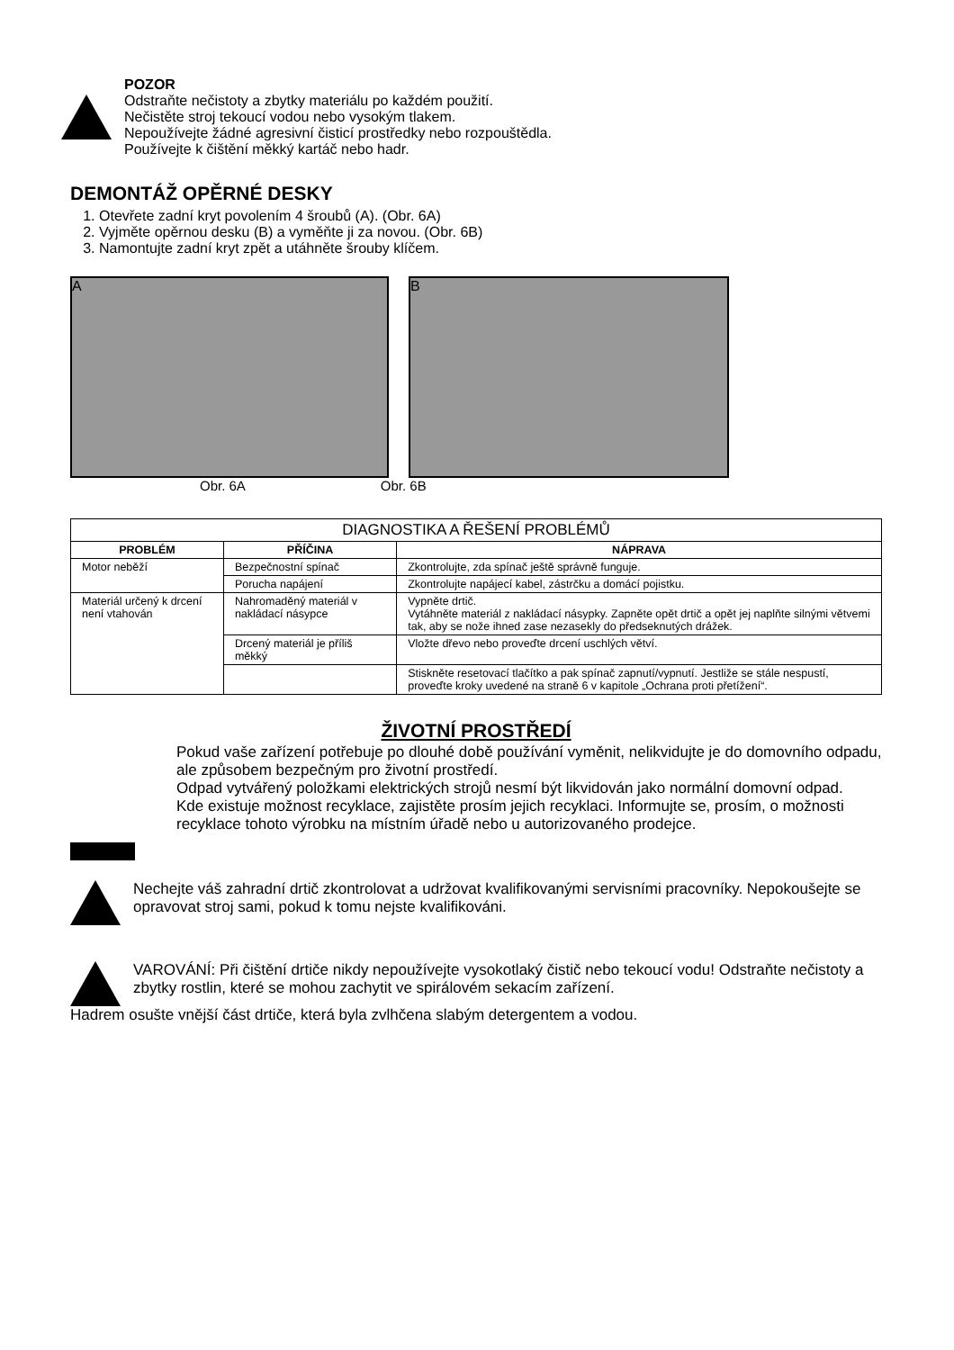POZOR
Odstraňte nečistoty a zbytky materiálu po každém použití.
Nečistěte stroj tekoucí vodou nebo vysokým tlakem.
Nepoužívejte žádné agresivní čisticí prostředky nebo rozpouštědla.
Používejte k čištění měkký kartáč nebo hadr.
DEMONTÁŽ OPĚRNÉ DESKY
1. Otevřete zadní kryt povolením 4 šroubů (A). (Obr. 6A)
2. Vyjměte opěrnou desku (B) a vyměňte ji za novou. (Obr. 6B)
3. Namontujte zadní kryt zpět a utáhněte šrouby klíčem.
A B
Obr. 6A Obr. 6B
| DIAGNOSTIKA A ŘEŠENÍ PROBLÉMŮ | | |
| --- | --- | --- |
| PROBLÉM | PŘÍČINA | NÁPRAVA |
| Motor neběží | Bezpečnostní spínač | Zkontrolujte, zda spínač ještě správně funguje. |
| | Porucha napájení | Zkontrolujte napájecí kabel, zástrčku a domácí pojistku. |
| Materiál určený k drcení není vtahován | Nahromaděný materiál v nakládací násypce | Vypněte drtič. Vytáhněte materiál z nakládací násypky. Zapněte opět drtič a opět jej naplňte silnými větvemi tak, aby se nože ihned zase nezasekly do předseknutých drážek. |
| | Drcený materiál je příliš měkký | Vložte dřevo nebo proveďte drcení uschlých větví. |
| | | Stiskněte resetovací tlačítko a pak spínač zapnutí/vypnutí. Jestliže se stále nespustí, proveďte kroky uvedené na straně 6 v kapitole „Ochrana proti přetížení“. |
ŽIVOTNÍ PROSTŘEDÍ
Pokud vaše zařízení potřebuje po dlouhé době používání vyměnit, nelikvidujte je do domovního odpadu, ale způsobem bezpečným pro životní prostředí.
Odpad vytvářený položkami elektrických strojů nesmí být likvidován jako normální domovní odpad.
Kde existuje možnost recyklace, zajistěte prosím jejich recyklaci. Informujte se, prosím, o možnosti recyklace tohoto výrobku na místním úřadě nebo u autorizovaného prodejce.
Nechejte váš zahradní drtič zkontrolovat a udržovat kvalifikovanými servisními pracovníky. Nepokoušejte se opravovat stroj sami, pokud k tomu nejste kvalifikováni.
VAROVÁNÍ: Při čištění drtiče nikdy nepoužívejte vysokotlaký čistič nebo tekoucí vodu! Odstraňte nečistoty a zbytky rostlin, které se mohou zachytit ve spirálovém sekacím zařízení.
Hadrem osušte vnější část drtiče, která byla zvlhčena slabým detergentem a vodou.